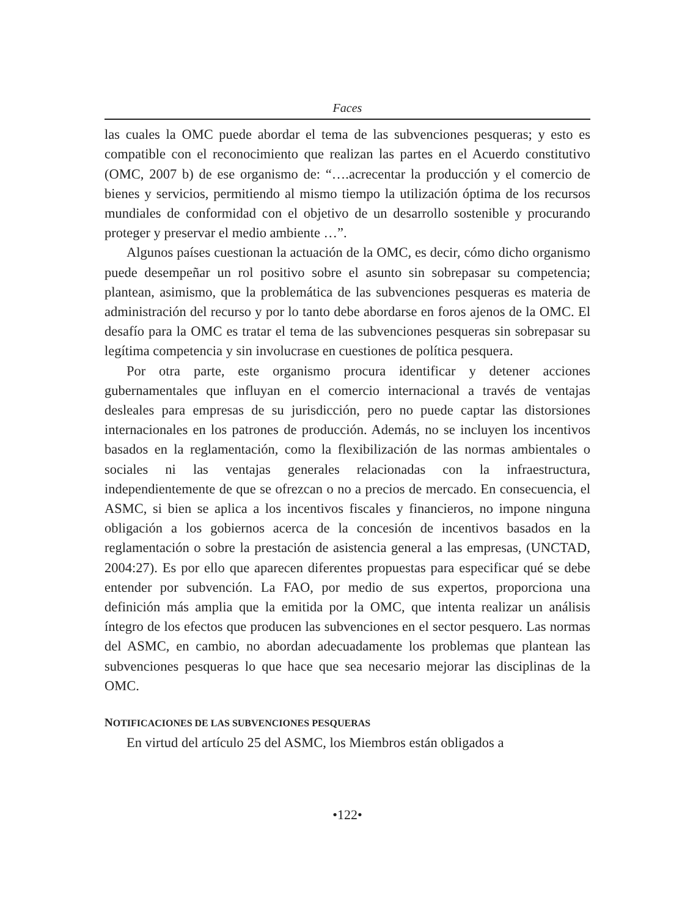Faces
las cuales la OMC puede abordar el tema de las subvenciones pesqueras; y esto es compatible con el reconocimiento que realizan las partes en el Acuerdo constitutivo (OMC, 2007 b) de ese organismo de: “….acrecentar la producción y el comercio de bienes y servicios, permitiendo al mismo tiempo la utilización óptima de los recursos mundiales de conformidad con el objetivo de un desarrollo sostenible y procurando proteger y preservar el medio ambiente …”.
Algunos países cuestionan la actuación de la OMC, es decir, cómo dicho organismo puede desempeñar un rol positivo sobre el asunto sin sobrepasar su competencia; plantean, asimismo, que la problemática de las subvenciones pesqueras es materia de administración del recurso y por lo tanto debe abordarse en foros ajenos de la OMC. El desafío para la OMC es tratar el tema de las subvenciones pesqueras sin sobrepasar su legítima competencia y sin involucrase en cuestiones de política pesquera.
Por otra parte, este organismo procura identificar y detener acciones gubernamentales que influyan en el comercio internacional a través de ventajas desleales para empresas de su jurisdicción, pero no puede captar las distorsiones internacionales en los patrones de producción. Además, no se incluyen los incentivos basados en la reglamentación, como la flexibilización de las normas ambientales o sociales ni las ventajas generales relacionadas con la infraestructura, independientemente de que se ofrezcan o no a precios de mercado. En consecuencia, el ASMC, si bien se aplica a los incentivos fiscales y financieros, no impone ninguna obligación a los gobiernos acerca de la concesión de incentivos basados en la reglamentación o sobre la prestación de asistencia general a las empresas, (UNCTAD, 2004:27). Es por ello que aparecen diferentes propuestas para especificar qué se debe entender por subvención. La FAO, por medio de sus expertos, proporciona una definición más amplia que la emitida por la OMC, que intenta realizar un análisis íntegro de los efectos que producen las subvenciones en el sector pesquero. Las normas del ASMC, en cambio, no abordan adecuadamente los problemas que plantean las subvenciones pesqueras lo que hace que sea necesario mejorar las disciplinas de la OMC.
NOTIFICACIONES DE LAS SUBVENCIONES PESQUERAS
En virtud del artículo 25 del ASMC, los Miembros están obligados a
•122•